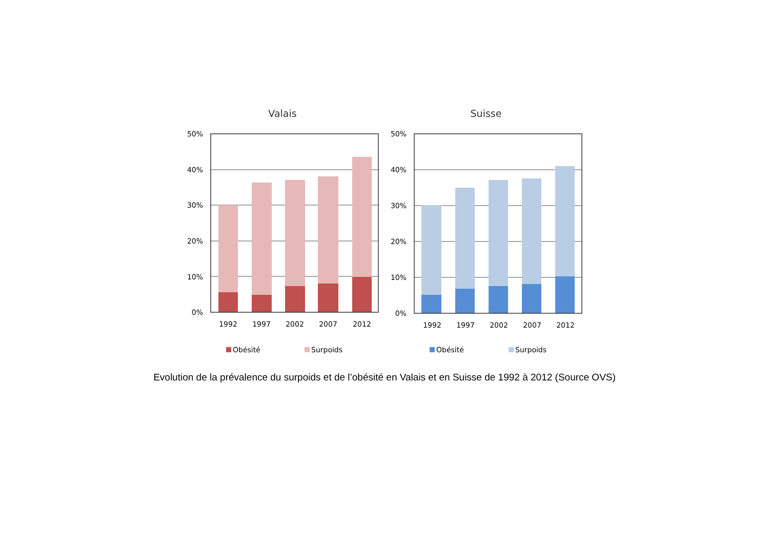Valais
50%
40%
30%
20%
10%
0%
1992
1997
2002
2007
2012
Obésité
Surpoids
Suisse
50%
40%
30%
20%
10%
0%
1992
1997
2002
2007
2012
Obésité
Surpoids
Evolution de la prévalence du surpoids et de l’obésité en Valais et en Suisse de 1992 à 2012 (Source OVS)